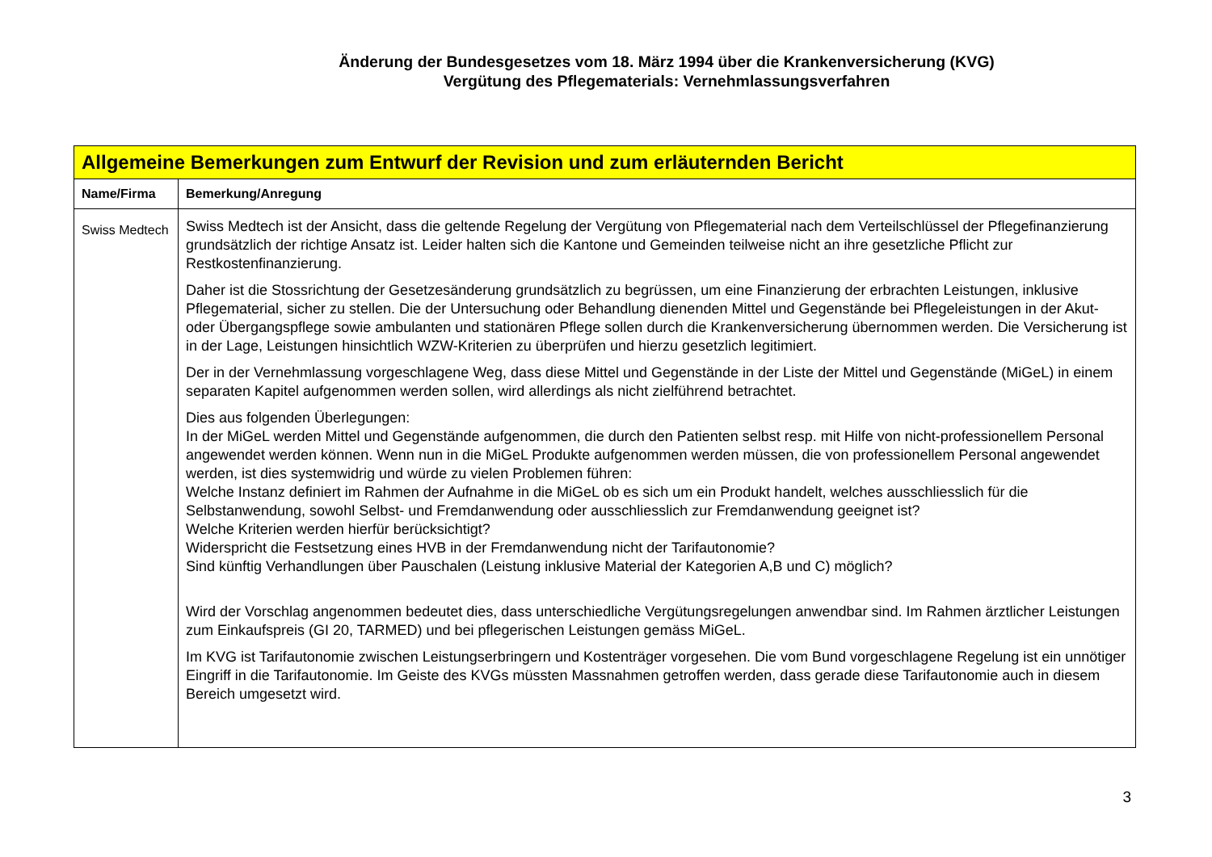Änderung der Bundesgesetzes vom 18. März 1994 über die Krankenversicherung (KVG)
Vergütung des Pflegematerials: Vernehmlassungsverfahren
| Allgemeine Bemerkungen zum Entwurf der Revision und zum erläuternden Bericht | |
| Name/Firma | Bemerkung/Anregung |
| Swiss Medtech | Swiss Medtech ist der Ansicht, dass die geltende Regelung der Vergütung von Pflegematerial nach dem Verteilschlüssel der Pflegefinanzierung grundsätzlich der richtige Ansatz ist. Leider halten sich die Kantone und Gemeinden teilweise nicht an ihre gesetzliche Pflicht zur Restkostenfinanzierung. Daher ist die Stossrichtung der Gesetzesänderung grundsätzlich zu begrüssen, um eine Finanzierung der erbrachten Leistungen, inklusive Pflegematerial, sicher zu stellen. Die der Untersuchung oder Behandlung dienenden Mittel und Gegenstände bei Pflegeleistungen in der Akut- oder Übergangspflege sowie ambulanten und stationären Pflege sollen durch die Krankenversicherung übernommen werden. Die Versicherung ist in der Lage, Leistungen hinsichtlich WZW-Kriterien zu überprüfen und hierzu gesetzlich legitimiert. Der in der Vernehmlassung vorgeschlagene Weg, dass diese Mittel und Gegenstände in der Liste der Mittel und Gegenstände (MiGeL) in einem separaten Kapitel aufgenommen werden sollen, wird allerdings als nicht zielführend betrachtet. Dies aus folgenden Überlegungen: In der MiGeL werden Mittel und Gegenstände aufgenommen, die durch den Patienten selbst resp. mit Hilfe von nicht-professionellem Personal angewendet werden können. Wenn nun in die MiGeL Produkte aufgenommen werden müssen, die von professionellem Personal angewendet werden, ist dies systemwidrig und würde zu vielen Problemen führen: Welche Instanz definiert im Rahmen der Aufnahme in die MiGeL ob es sich um ein Produkt handelt, welches ausschliesslich für die Selbstanwendung, sowohl Selbst- und Fremdanwendung oder ausschliesslich zur Fremdanwendung geeignet ist? Welche Kriterien werden hierfür berücksichtigt? Widerspricht die Festsetzung eines HVB in der Fremdanwendung nicht der Tarifautonomie? Sind künftig Verhandlungen über Pauschalen (Leistung inklusive Material der Kategorien A,B und C) möglich? Wird der Vorschlag angenommen bedeutet dies, dass unterschiedliche Vergütungsregelungen anwendbar sind. Im Rahmen ärztlicher Leistungen zum Einkaufspreis (GI 20, TARMED) und bei pflegerischen Leistungen gemäss MiGeL. Im KVG ist Tarifautonomie zwischen Leistungserbringern und Kostenträger vorgesehen. Die vom Bund vorgeschlagene Regelung ist ein unnötiger Eingriff in die Tarifautonomie. Im Geiste des KVGs müssten Massnahmen getroffen werden, dass gerade diese Tarifautonomie auch in diesem Bereich umgesetzt wird. |
3